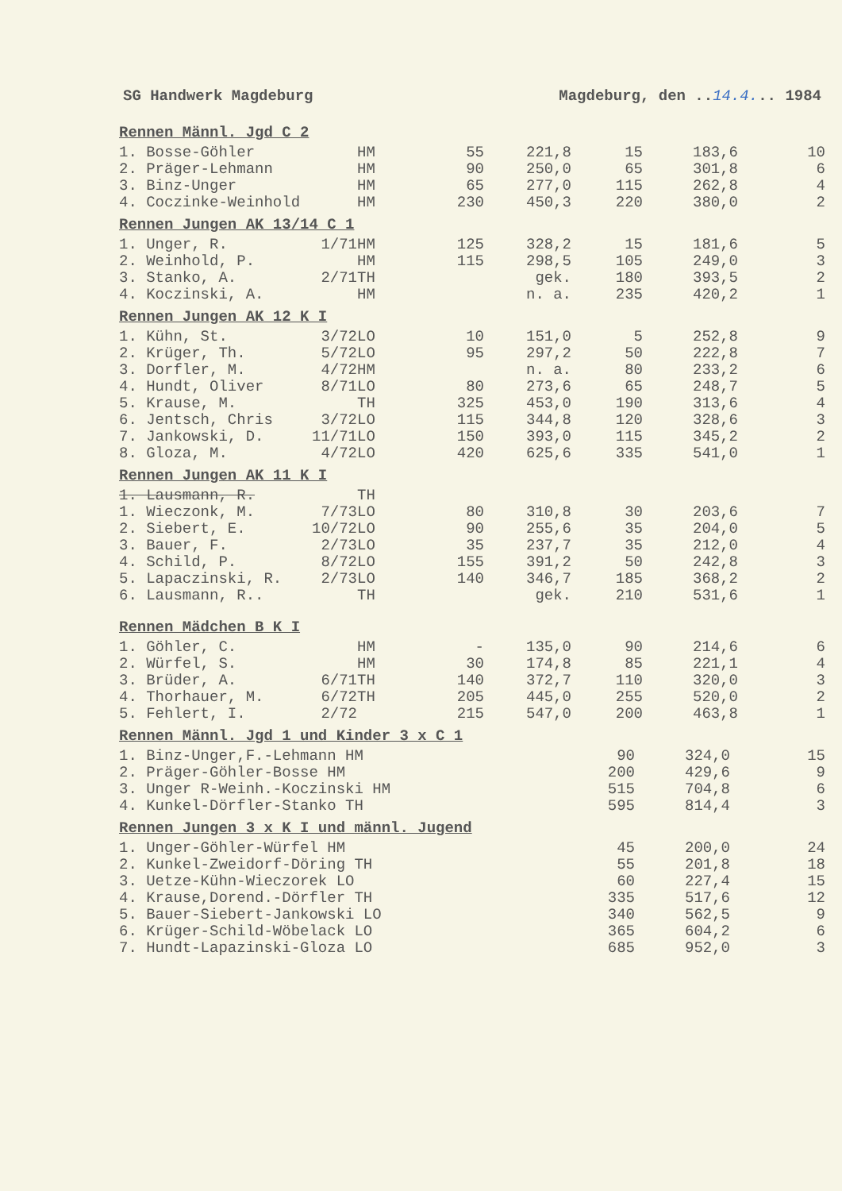SG Handwerk Magdeburg Magdeburg, den ..14.4... 1984
Rennen Männl. Jgd C 2
| 1. Bosse-Göhler | | HM | 55 | 221,8 | 15 | 183,6 | 10 |
| 2. Präger-Lehmann | | HM | 90 | 250,0 | 65 | 301,8 | 6 |
| 3. Binz-Unger | | HM | 65 | 277,0 | 115 | 262,8 | 4 |
| 4. Coczinke-Weinhold | | HM | 230 | 450,3 | 220 | 380,0 | 2 |
Rennen Jungen AK 13/14 C 1
| 1. Unger, R. | 1/71 | HM | 125 | 328,2 | 15 | 181,6 | 5 |
| 2. Weinhold, P. | | HM | 115 | 298,5 | 105 | 249,0 | 3 |
| 3. Stanko, A. | 2/71 | TH | | gek. | 180 | 393,5 | 2 |
| 4. Koczinski, A. | | HM | | n. a. | 235 | 420,2 | 1 |
Rennen Jungen AK 12 K I
| 1. Kühn, St. | 3/72 | LO | 10 | 151,0 | 5 | 252,8 | 9 |
| 2. Krüger, Th. | 5/72 | LO | 95 | 297,2 | 50 | 222,8 | 7 |
| 3. Dorfler, M. | 4/72 | HM | | n. a. | 80 | 233,2 | 6 |
| 4. Hundt, Oliver | 8/71 | LO | 80 | 273,6 | 65 | 248,7 | 5 |
| 5. Krause, M. | | TH | 325 | 453,0 | 190 | 313,6 | 4 |
| 6. Jentsch, Chris | 3/72 | LO | 115 | 344,8 | 120 | 328,6 | 3 |
| 7. Jankowski, D. | 11/71 | LO | 150 | 393,0 | 115 | 345,2 | 2 |
| 8. Gloza, M. | 4/72 | LO | 420 | 625,6 | 335 | 541,0 | 1 |
Rennen Jungen AK 11 K I
| 1. Lausmann, R. | | TH | | | | | |
| 1. Wieczonk, M. | 7/73 | LO | 80 | 310,8 | 30 | 203,6 | 7 |
| 2. Siebert, E. | 10/72 | LO | 90 | 255,6 | 35 | 204,0 | 5 |
| 3. Bauer, F. | 2/73 | LO | 35 | 237,7 | 35 | 212,0 | 4 |
| 4. Schild, P. | 8/72 | LO | 155 | 391,2 | 50 | 242,8 | 3 |
| 5. Lapaczinski, R. | 2/73 | LO | 140 | 346,7 | 185 | 368,2 | 2 |
| 6. Lausmann, R.. | | TH | | gek. | 210 | 531,6 | 1 |
Rennen Mädchen B K I
| 1. Göhler, C. | | HM | - | 135,0 | 90 | 214,6 | 6 |
| 2. Würfel, S. | | HM | 30 | 174,8 | 85 | 221,1 | 4 |
| 3. Brüder, A. | 6/71 | TH | 140 | 372,7 | 110 | 320,0 | 3 |
| 4. Thorhauer, M. | 6/72 | TH | 205 | 445,0 | 255 | 520,0 | 2 |
| 5. Fehlert, I. | 2/72 | | 215 | 547,0 | 200 | 463,8 | 1 |
Rennen Männl. Jgd 1 und Kinder 3 x C 1
| 1. Binz-Unger,F.-Lehmann HM | 90 | 324,0 | 15 |
| 2. Präger-Göhler-Bosse HM | 200 | 429,6 | 9 |
| 3. Unger R-Weinh.-Koczinski HM | 515 | 704,8 | 6 |
| 4. Kunkel-Dörfler-Stanko TH | 595 | 814,4 | 3 |
Rennen Jungen 3 x K I und männl. Jugend
| 1. Unger-Göhler-Würfel HM | 45 | 200,0 | 24 |
| 2. Kunkel-Zweidorf-Döring TH | 55 | 201,8 | 18 |
| 3. Uetze-Kühn-Wieczorek LO | 60 | 227,4 | 15 |
| 4. Krause,Dorend.-Dörfler TH | 335 | 517,6 | 12 |
| 5. Bauer-Siebert-Jankowski LO | 340 | 562,5 | 9 |
| 6. Krüger-Schild-Wöbelack LO | 365 | 604,2 | 6 |
| 7. Hundt-Lapazinski-Gloza LO | 685 | 952,0 | 3 |